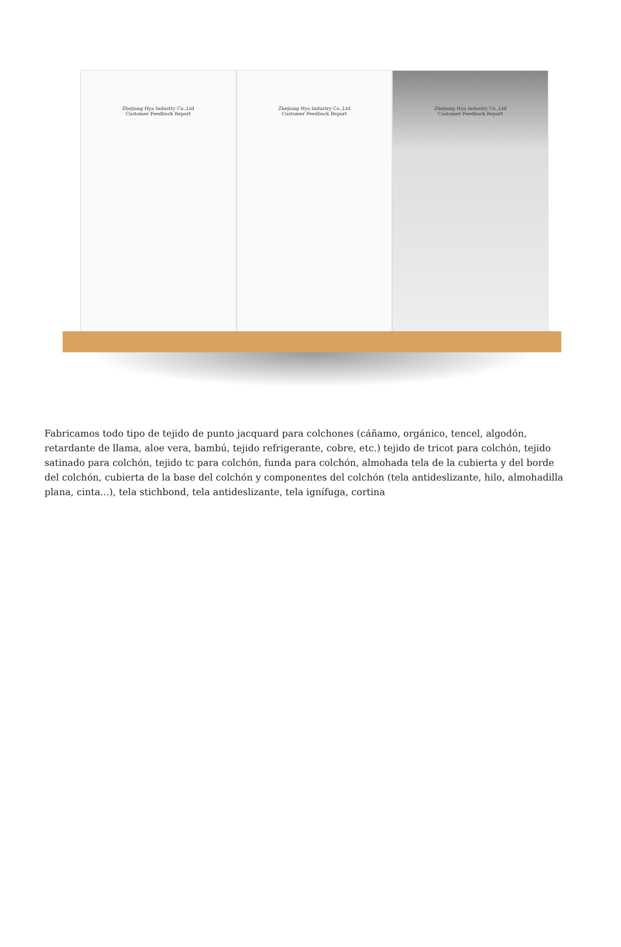Zhejiang Hya Industry Co.,Ltd
Customer Feedback Report
Zhejiang Hya Industry Co.,Ltd
Customer Feedback Report
Zhejiang Hya Industry Co.,Ltd
Customer Feedback Report
Fabricamos todo tipo de tejido de punto jacquard para colchones (cáñamo, orgánico, tencel, algodón, retardante de llama, aloe vera, bambú, tejido refrigerante, cobre, etc.) tejido de tricot para colchón, tejido satinado para colchón, tejido tc para colchón, funda para colchón, almohada tela de la cubierta y del borde del colchón, cubierta de la base del colchón y componentes del colchón (tela antideslizante, hilo, almohadilla plana, cinta...), tela stichbond, tela antideslizante, tela ignífuga, cortina